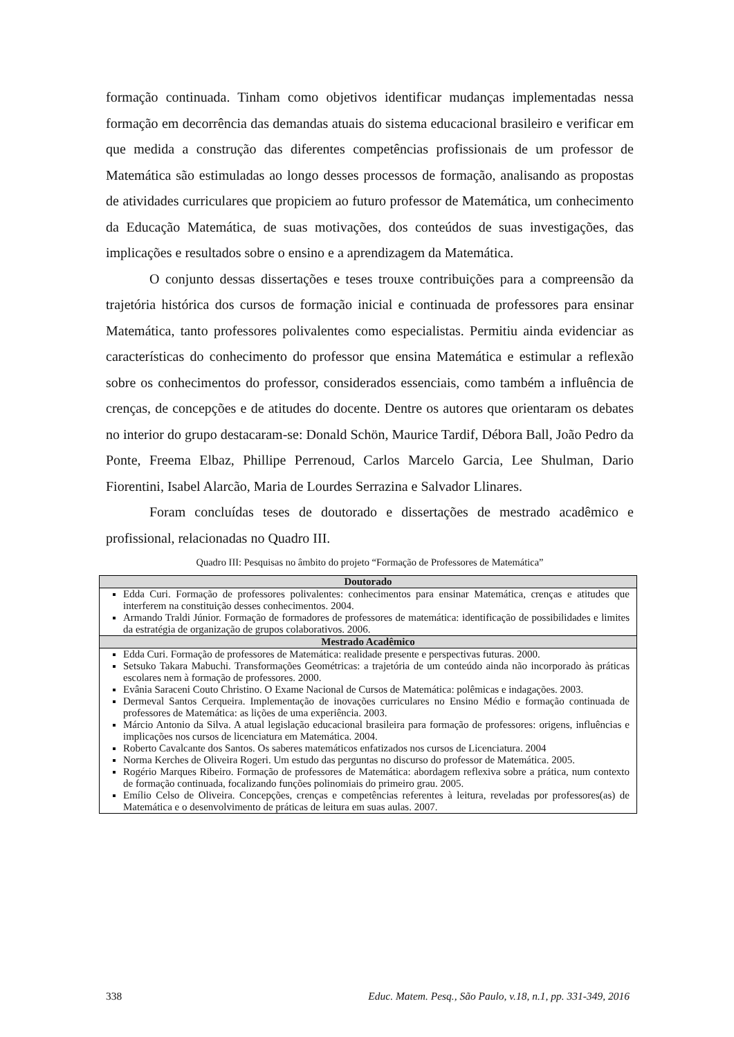formação continuada. Tinham como objetivos identificar mudanças implementadas nessa formação em decorrência das demandas atuais do sistema educacional brasileiro e verificar em que medida a construção das diferentes competências profissionais de um professor de Matemática são estimuladas ao longo desses processos de formação, analisando as propostas de atividades curriculares que propiciem ao futuro professor de Matemática, um conhecimento da Educação Matemática, de suas motivações, dos conteúdos de suas investigações, das implicações e resultados sobre o ensino e a aprendizagem da Matemática.
O conjunto dessas dissertações e teses trouxe contribuições para a compreensão da trajetória histórica dos cursos de formação inicial e continuada de professores para ensinar Matemática, tanto professores polivalentes como especialistas. Permitiu ainda evidenciar as características do conhecimento do professor que ensina Matemática e estimular a reflexão sobre os conhecimentos do professor, considerados essenciais, como também a influência de crenças, de concepções e de atitudes do docente. Dentre os autores que orientaram os debates no interior do grupo destacaram-se: Donald Schön, Maurice Tardif, Débora Ball, João Pedro da Ponte, Freema Elbaz, Phillipe Perrenoud, Carlos Marcelo Garcia, Lee Shulman, Dario Fiorentini, Isabel Alarcão, Maria de Lourdes Serrazina e Salvador Llinares.
Foram concluídas teses de doutorado e dissertações de mestrado acadêmico e profissional, relacionadas no Quadro III.
Quadro III: Pesquisas no âmbito do projeto “Formação de Professores de Matemática”
| Doutorado |
| --- |
| Edda Curi. Formação de professores polivalentes: conhecimentos para ensinar Matemática, crenças e atitudes que interferem na constituição desses conhecimentos. 2004. Armando Traldi Júnior. Formação de formadores de professores de matemática: identificação de possibilidades e limites da estratégia de organização de grupos colaborativos. 2006. |
| Mestrado Acadêmico |
| Edda Curi. Formação de professores de Matemática: realidade presente e perspectivas futuras. 2000. Setsuko Takara Mabuchi. Transformações Geométricas: a trajetória de um conteúdo ainda não incorporado às práticas escolares nem à formação de professores. 2000. Evânia Saraceni Couto Christino. O Exame Nacional de Cursos de Matemática: polêmicas e indagações. 2003. Dermeval Santos Cerqueira. Implementação de inovações curriculares no Ensino Médio e formação continuada de professores de Matemática: as lições de uma experiência. 2003. Márcio Antonio da Silva. A atual legislação educacional brasileira para formação de professores: origens, influências e implicações nos cursos de licenciatura em Matemática. 2004. Roberto Cavalcante dos Santos. Os saberes matemáticos enfatizados nos cursos de Licenciatura. 2004 Norma Kerches de Oliveira Rogeri. Um estudo das perguntas no discurso do professor de Matemática. 2005. Rogério Marques Ribeiro. Formação de professores de Matemática: abordagem reflexiva sobre a prática, num contexto de formação continuada, focalizando funções polinomiais do primeiro grau. 2005. Emílio Celso de Oliveira. Concepções, crenças e competências referentes à leitura, reveladas por professores(as) de Matemática e o desenvolvimento de práticas de leitura em suas aulas. 2007. |
338 Educ. Matem. Pesq., São Paulo, v.18, n.1, pp. 331-349, 2016